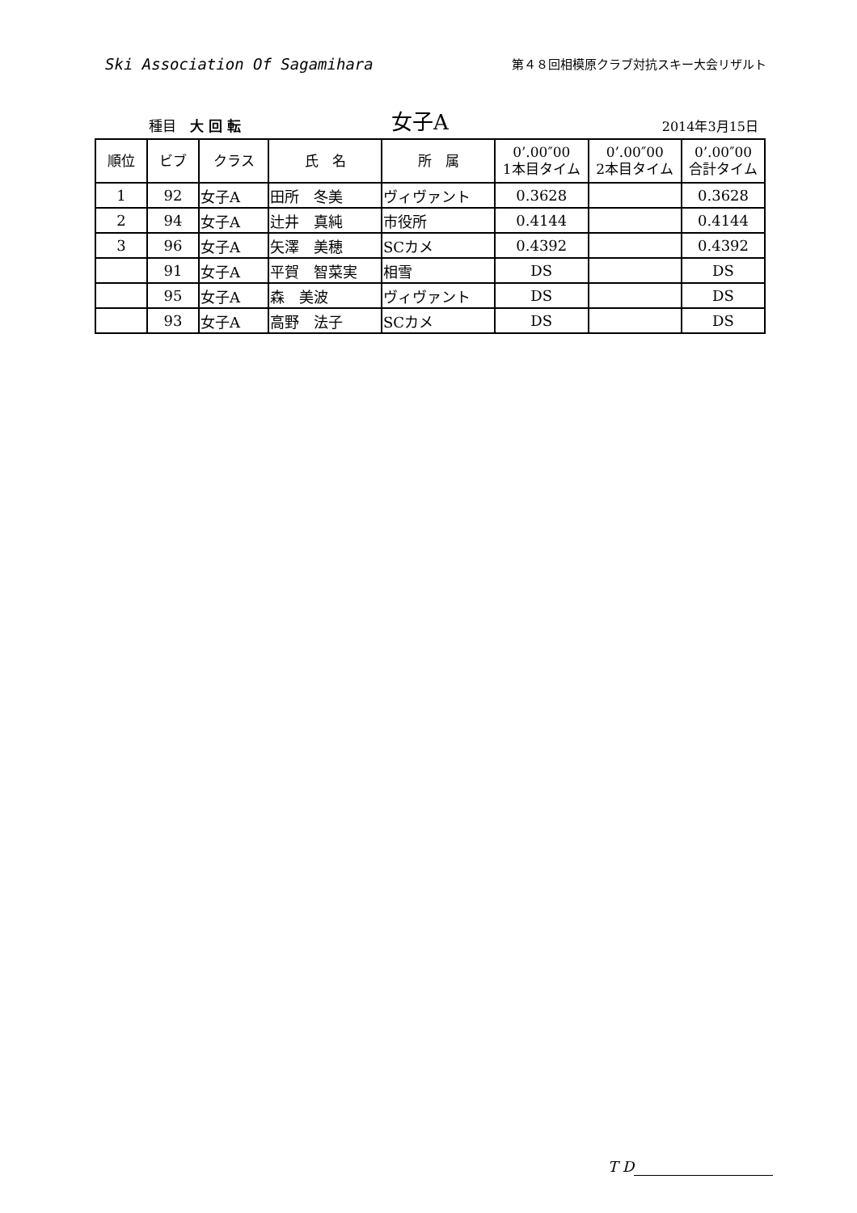Ski Association Of Sagamihara
第４８回相模原クラブ対抗スキー大会リザルト
種目　大 回 転
女子A
2014年3月15日
| 順位 | ビブ | クラス | 氏 名 | 所 属 | 0’.00″00 1本目タイム | 0’.00″00 2本目タイム | 0’.00″00 合計タイム |
| --- | --- | --- | --- | --- | --- | --- | --- |
| 1 | 92 | 女子A | 田所 冬美 | ヴィヴァント | 0.3628 | | 0.3628 |
| 2 | 94 | 女子A | 辻井 真純 | 市役所 | 0.4144 | | 0.4144 |
| 3 | 96 | 女子A | 矢澤 美穂 | SCカメ | 0.4392 | | 0.4392 |
| | 91 | 女子A | 平賀 智菜実 | 相雪 | DS | | DS |
| | 95 | 女子A | 森 美波 | ヴィヴァント | DS | | DS |
| | 93 | 女子A | 高野 法子 | SCカメ | DS | | DS |
T D